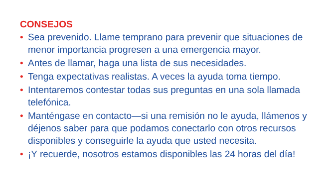CONSEJOS
• Sea prevenido. Llame temprano para prevenir que situaciones de menor importancia progresen a una emergencia mayor.
• Antes de llamar, haga una lista de sus necesidades.
• Tenga expectativas realistas. A veces la ayuda toma tiempo.
• Intentaremos contestar todas sus preguntas en una sola llamada telefónica.
• Manténgase en contacto—si una remisión no le ayuda, llámenos y déjenos saber para que podamos conectarlo con otros recursos disponibles y conseguirle la ayuda que usted necesita.
• ¡Y recuerde, nosotros estamos disponibles las 24 horas del día!